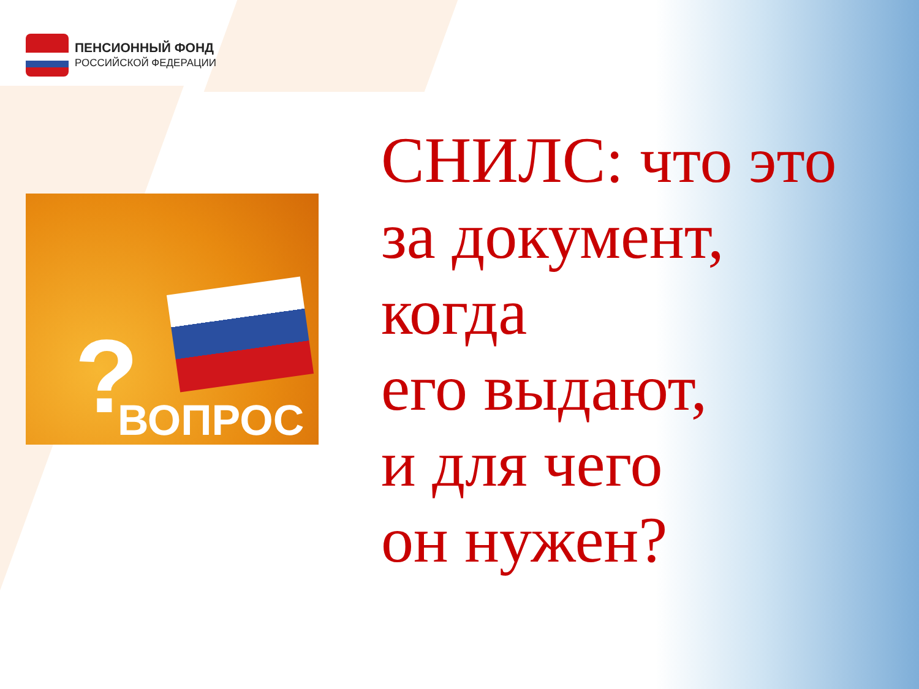ПЕНСИОННЫЙ ФОНД
РОССИЙСКОЙ ФЕДЕРАЦИИ
? ВОПРОС
СНИЛС: что это
за документ,
когда
его выдают,
и для чего
он нужен?